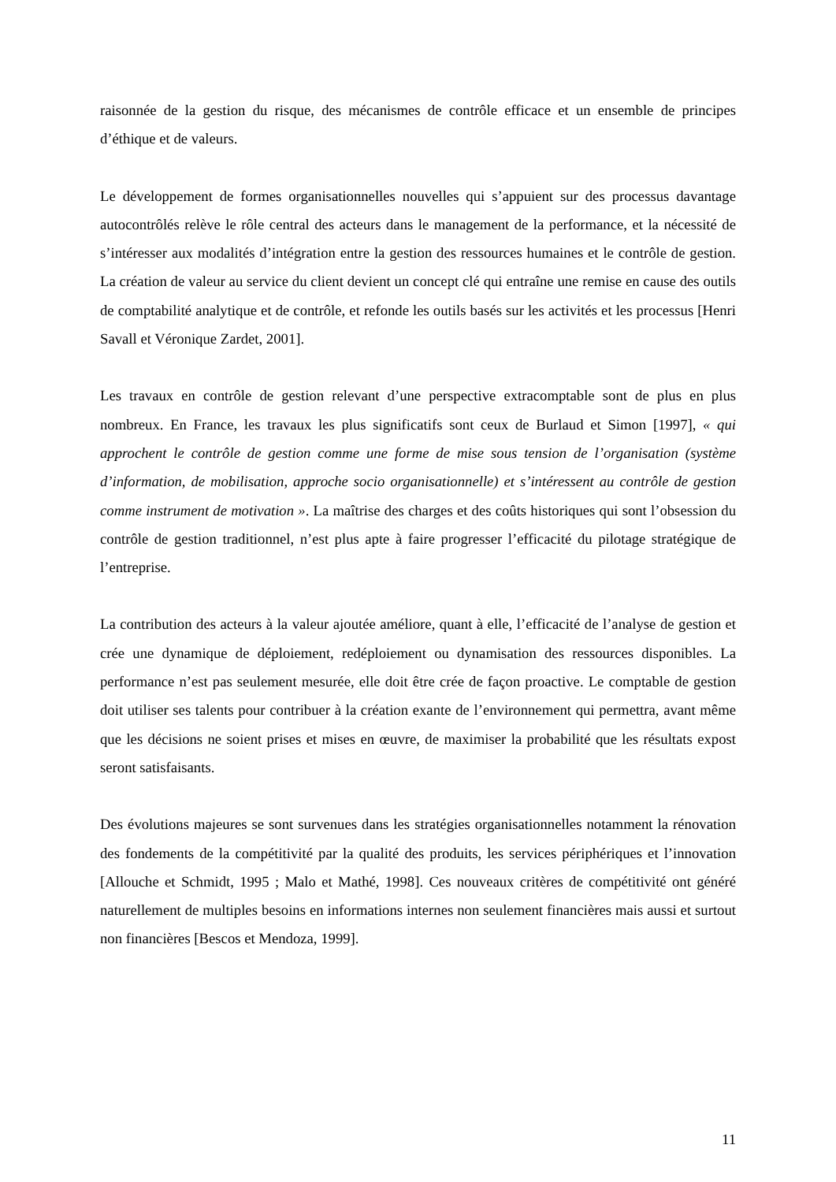raisonnée de la gestion du risque, des mécanismes de contrôle efficace et un ensemble de principes d’éthique et de valeurs.
Le développement de formes organisationnelles nouvelles qui s’appuient sur des processus davantage autocontrôlés relève le rôle central des acteurs dans le management de la performance, et la nécessité de s’intéresser aux modalités d’intégration entre la gestion des ressources humaines et le contrôle de gestion. La création de valeur au service du client devient un concept clé qui entraîne une remise en cause des outils de comptabilité analytique et de contrôle, et refonde les outils basés sur les activités et les processus [Henri Savall et Véronique Zardet, 2001].
Les travaux en contrôle de gestion relevant d’une perspective extracomptable sont de plus en plus nombreux. En France, les travaux les plus significatifs sont ceux de Burlaud et Simon [1997], « qui approchent le contrôle de gestion comme une forme de mise sous tension de l’organisation (système d’information, de mobilisation, approche socio organisationnelle) et s’intéressent au contrôle de gestion comme instrument de motivation ». La maîtrise des charges et des coûts historiques qui sont l’obsession du contrôle de gestion traditionnel, n’est plus apte à faire progresser l’efficacité du pilotage stratégique de l’entreprise.
La contribution des acteurs à la valeur ajoutée améliore, quant à elle, l’efficacité de l’analyse de gestion et crée une dynamique de déploiement, redéploiement ou dynamisation des ressources disponibles. La performance n’est pas seulement mesurée, elle doit être crée de façon proactive. Le comptable de gestion doit utiliser ses talents pour contribuer à la création exante de l’environnement qui permettra, avant même que les décisions ne soient prises et mises en œuvre, de maximiser la probabilité que les résultats expost seront satisfaisants.
Des évolutions majeures se sont survenues dans les stratégies organisationnelles notamment la rénovation des fondements de la compétitivité par la qualité des produits, les services périphériques et l’innovation [Allouche et Schmidt, 1995 ; Malo et Mathé, 1998]. Ces nouveaux critères de compétitivité ont généré naturellement de multiples besoins en informations internes non seulement financières mais aussi et surtout non financières [Bescos et Mendoza, 1999].
11